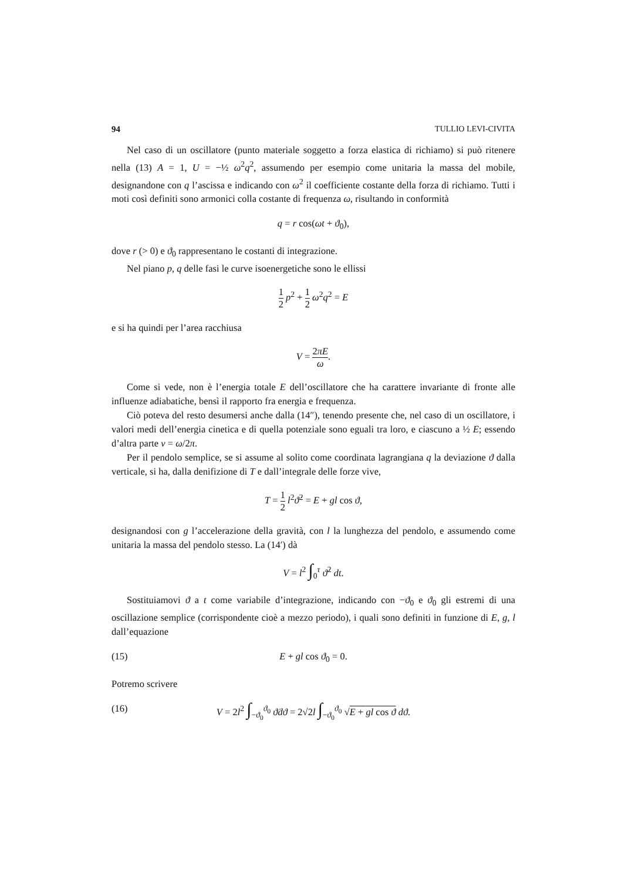94 TULLIO LEVI-CIVITA
Nel caso di un oscillatore (punto materiale soggetto a forza elastica di richiamo) si può ritenere nella (13) A = 1, U = −½ ω<sup>2</sup>q<sup>2</sup>, assumendo per esempio come unitaria la massa del mobile, designandone con q l’ascissa e indicando con ω<sup>2</sup> il coefficiente costante della forza di richiamo. Tutti i moti così definiti sono armonici colla costante di frequenza ω, risultando in conformità
q = r cos(ωt + ϑ<sub>0</sub>),
dove r (> 0) e ϑ<sub>0</sub> rappresentano le costanti di integrazione.
Nel piano p, q delle fasi le curve isoenergetiche sono le ellissi
1 2 p<sup>2</sup> + 1 2 ω<sup>2</sup>q<sup>2</sup> = E
e si ha quindi per l’area racchiusa
V = 2πE ω.
Come si vede, non è l’energia totale E dell’oscillatore che ha carattere invariante di fronte alle influenze adiabatiche, bensì il rapporto fra energia e frequenza.
Ciò poteva del resto desumersi anche dalla (14″), tenendo presente che, nel caso di un oscillatore, i valori medi dell’energia cinetica e di quella potenziale sono eguali tra loro, e ciascuno a ½ E; essendo d’altra parte ν = ω/2π.
Per il pendolo semplice, se si assume al solito come coordinata lagrangiana q la deviazione ϑ dalla verticale, si ha, dalla denifizione di T e dall’integrale delle forze vive,
T = 1 2 l<sup>2</sup>ϑ̇<sup>2</sup> = E + gl cos ϑ,
designandosi con g l’accelerazione della gravità, con l la lunghezza del pendolo, e assumendo come unitaria la massa del pendolo stesso. La (14′) dà
V = l<sup>2</sup> ∫<sub>0</sub><sup>τ</sup> ϑ̇<sup>2</sup> dt.
Sostituiamovi ϑ a t come variabile d’integrazione, indicando con −ϑ<sub>0</sub> e ϑ<sub>0</sub> gli estremi di una oscillazione semplice (corrispondente cioè a mezzo periodo), i quali sono definiti in funzione di E, g, l dall’equazione
(15) E + gl cos ϑ<sub>0</sub> = 0.
Potremo scrivere
(16) V = 2l<sup>2</sup> ∫<sub>−ϑ<sub>0</sub></sub><sup>ϑ<sub>0</sub></sup> ϑ̇dϑ = 2√2l ∫<sub>−ϑ<sub>0</sub></sub><sup>ϑ<sub>0</sub></sup> √E + gl cos ϑ dϑ.